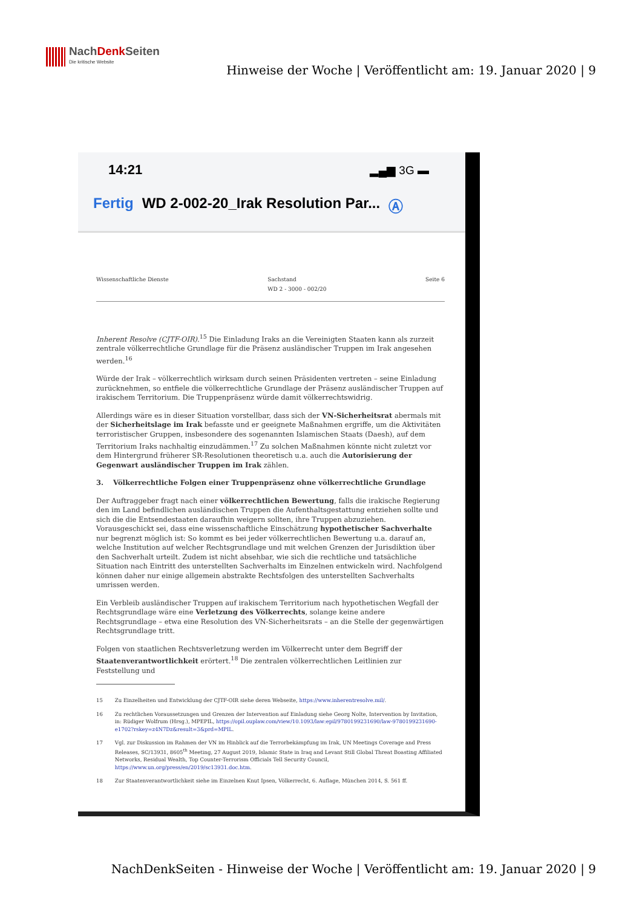NachDenk Seiten
Die kritische Website
Hinweise der Woche | Veröffentlicht am: 19. Januar 2020 | 9
14:21
▂▄▆ 3G ▬
Fertig WD 2-002-20_Irak Resolution Par... Ⓐ
Wissenschaftliche Dienste Sachstand
WD 2 - 3000 - 002/20 Seite 6
Inherent Resolve (CJTF-OIR).<sup>15</sup> Die Einladung Iraks an die Vereinigten Staaten kann als zurzeit zentrale völkerrechtliche Grundlage für die Präsenz ausländischer Truppen im Irak angesehen werden.<sup>16</sup>
Würde der Irak – völkerrechtlich wirksam durch seinen Präsidenten vertreten – seine Einladung zurücknehmen, so entfiele die völkerrechtliche Grundlage der Präsenz ausländischer Truppen auf irakischem Territorium. Die Truppenpräsenz würde damit völkerrechtswidrig.
Allerdings wäre es in dieser Situation vorstellbar, dass sich der VN-Sicherheitsrat abermals mit der Sicherheitslage im Irak befasste und er geeignete Maßnahmen ergriffe, um die Aktivitäten terroristischer Gruppen, insbesondere des sogenannten Islamischen Staats (Daesh), auf dem Territorium Iraks nachhaltig einzudämmen.<sup>17</sup> Zu solchen Maßnahmen könnte nicht zuletzt vor dem Hintergrund früherer SR-Resolutionen theoretisch u.a. auch die Autorisierung der Gegenwart ausländischer Truppen im Irak zählen.
3. Völkerrechtliche Folgen einer Truppenpräsenz ohne völkerrechtliche Grundlage
Der Auftraggeber fragt nach einer völkerrechtlichen Bewertung, falls die irakische Regierung den im Land befindlichen ausländischen Truppen die Aufenthaltsgestattung entziehen sollte und sich die die Entsendestaaten daraufhin weigern sollten, ihre Truppen abzuziehen. Vorausgeschickt sei, dass eine wissenschaftliche Einschätzung hypothetischer Sachverhalte nur begrenzt möglich ist: So kommt es bei jeder völkerrechtlichen Bewertung u.a. darauf an, welche Institution auf welcher Rechtsgrundlage und mit welchen Grenzen der Jurisdiktion über den Sachverhalt urteilt. Zudem ist nicht absehbar, wie sich die rechtliche und tatsächliche Situation nach Eintritt des unterstellten Sachverhalts im Einzelnen entwickeln wird. Nachfolgend können daher nur einige allgemein abstrakte Rechtsfolgen des unterstellten Sachverhalts umrissen werden.
Ein Verbleib ausländischer Truppen auf irakischem Territorium nach hypothetischen Wegfall der Rechtsgrundlage wäre eine Verletzung des Völkerrechts, solange keine andere Rechtsgrundlage – etwa eine Resolution des VN-Sicherheitsrats – an die Stelle der gegenwärtigen Rechtsgrundlage tritt.
Folgen von staatlichen Rechtsverletzung werden im Völkerrecht unter dem Begriff der Staatenverantwortlichkeit erörtert.<sup>18</sup> Die zentralen völkerrechtlichen Leitlinien zur Feststellung und
15 Zu Einzelheiten und Entwicklung der CJTF-OIR siehe deren Webseite, https://www.inherentresolve.mil/.
16 Zu rechtlichen Voraussetzungen und Grenzen der Intervention auf Einladung siehe Georg Nolte, Intervention by Invitation, in: Rüdiger Wolfrum (Hrsg.), MPEPIL, https://opil.ouplaw.com/view/10.1093/law:epil/9780199231690/law-9780199231690-e1702?rskey=z4N7Dz&result=3&prd=MPIL.
17 Vgl. zur Diskussion im Rahmen der VN im Hinblick auf die Terrorbekämpfung im Irak, UN Meetings Coverage and Press Releases, SC/13931, 8605<sup>th</sup> Meeting, 27 August 2019, Islamic State in Iraq and Levant Still Global Threat Boasting Affiliated Networks, Residual Wealth, Top Counter-Terrorism Officials Tell Security Council, https://www.un.org/press/en/2019/sc13931.doc.htm.
18 Zur Staatenverantwortlichkeit siehe im Einzelnen Knut Ipsen, Völkerrecht, 6. Auflage, München 2014, S. 561 ff.
NachDenkSeiten - Hinweise der Woche | Veröffentlicht am: 19. Januar 2020 | 9